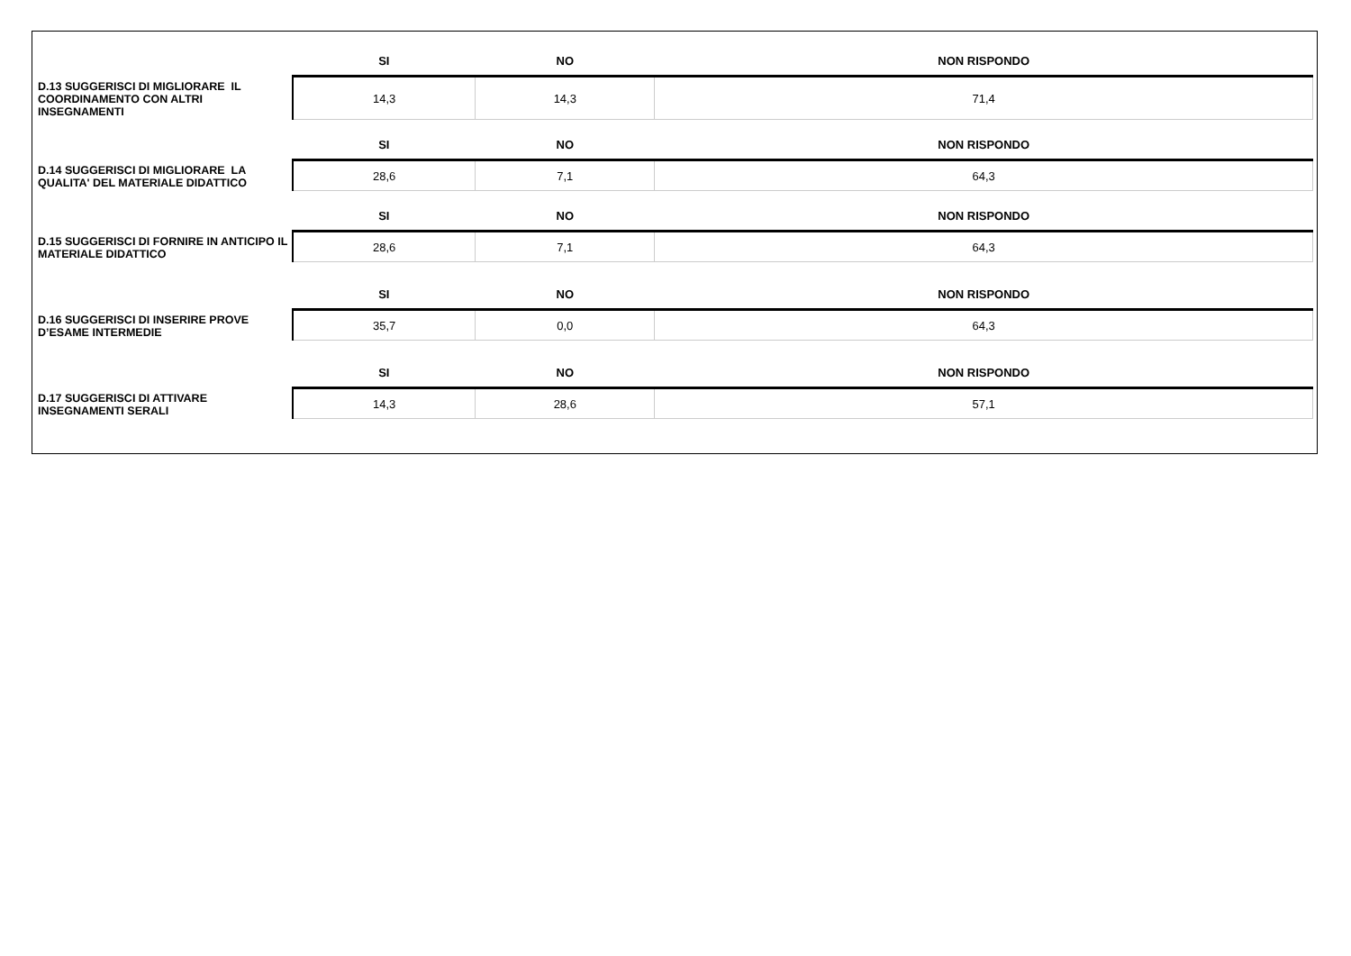| | SI | NO | NON RISPONDO |
| --- | --- | --- | --- |
| D.13 SUGGERISCI DI MIGLIORARE IL COORDINAMENTO CON ALTRI INSEGNAMENTI | 14,3 | 14,3 | 71,4 |
| | SI | NO | NON RISPONDO |
| D.14 SUGGERISCI DI MIGLIORARE LA QUALITA' DEL MATERIALE DIDATTICO | 28,6 | 7,1 | 64,3 |
| | SI | NO | NON RISPONDO |
| D.15 SUGGERISCI DI FORNIRE IN ANTICIPO IL MATERIALE DIDATTICO | 28,6 | 7,1 | 64,3 |
| | SI | NO | NON RISPONDO |
| D.16 SUGGERISCI DI INSERIRE PROVE D’ESAME INTERMEDIE | 35,7 | 0,0 | 64,3 |
| | SI | NO | NON RISPONDO |
| D.17 SUGGERISCI DI ATTIVARE INSEGNAMENTI SERALI | 14,3 | 28,6 | 57,1 |